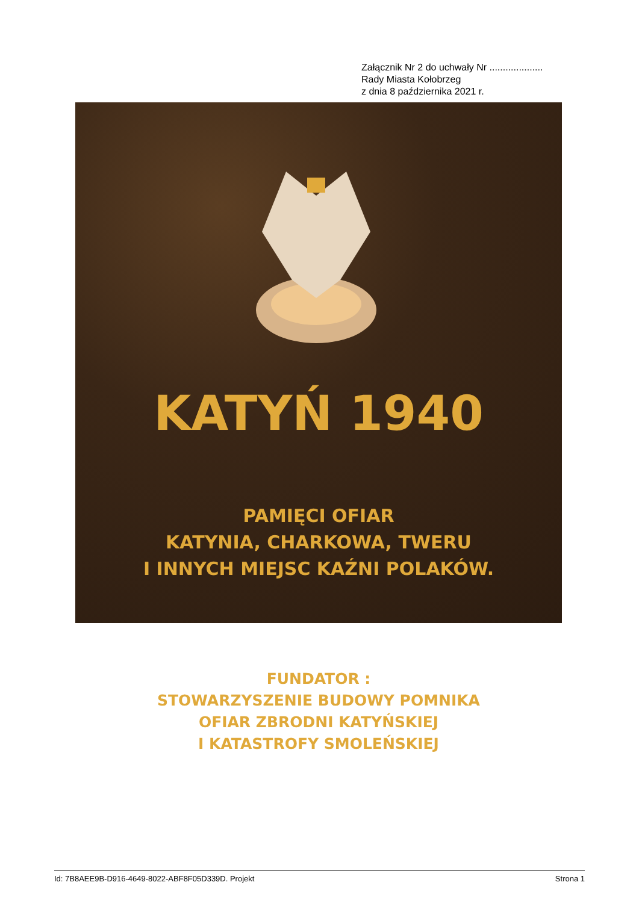Załącznik Nr 2 do uchwały Nr ....................
Rady Miasta Kołobrzeg
z dnia 8 października 2021 r.
KATYŃ 1940
PAMIĘCI OFIAR
KATYNIA, CHARKOWA, TWERU
I INNYCH MIEJSC KAŹNI POLAKÓW.
FUNDATOR :
STOWARZYSZENIE BUDOWY POMNIKA
OFIAR ZBRODNI KATYŃSKIEJ
I KATASTROFY SMOLEŃSKIEJ
Id: 7B8AEE9B-D916-4649-8022-ABF8F05D339D. Projekt Strona 1